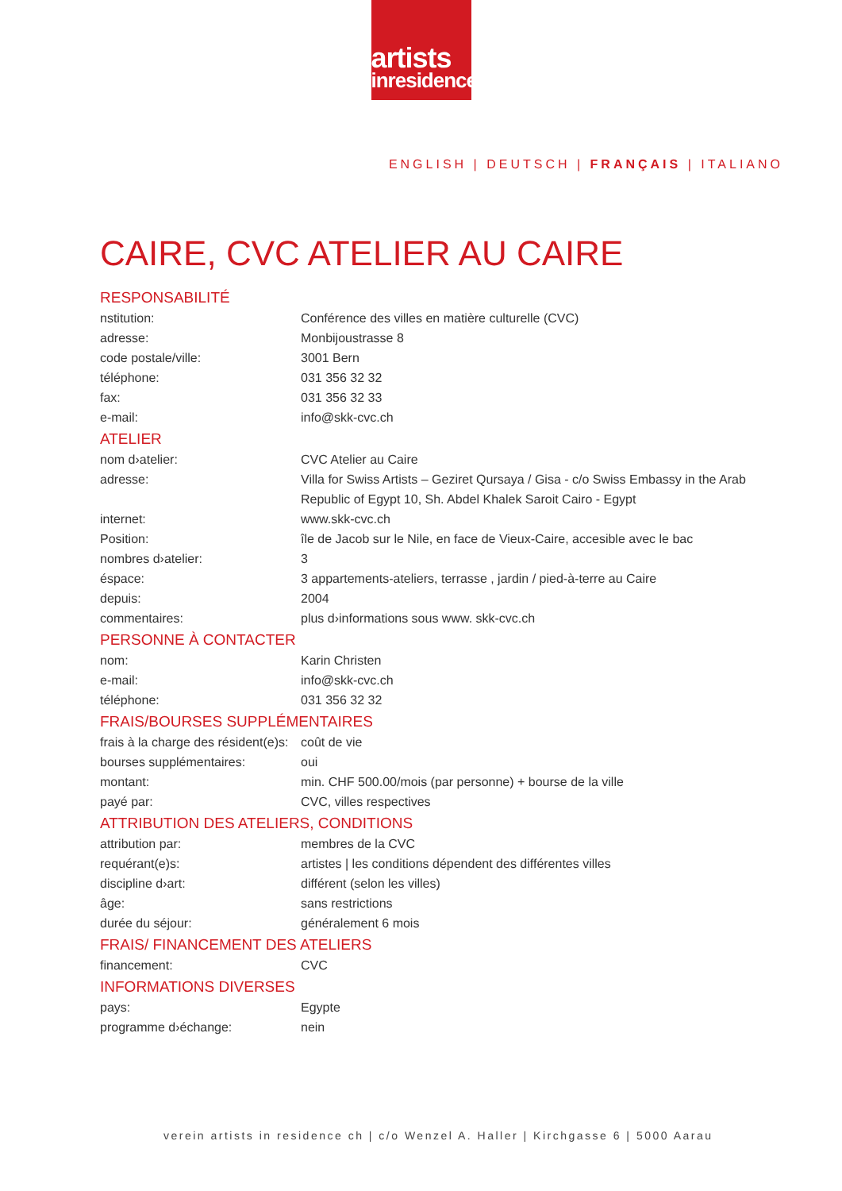artists
inresidence
ENGLISH | DEUTSCH | FRANÇAIS | ITALIANO
CAIRE, CVC ATELIER AU CAIRE
RESPONSABILITÉ
| nstitution: | Conférence des villes en matière culturelle (CVC) |
| adresse: | Monbijoustrasse 8 |
| code postale/ville: | 3001 Bern |
| téléphone: | 031 356 32 32 |
| fax: | 031 356 32 33 |
| e-mail: | info@skk-cvc.ch |
ATELIER
| nom d›atelier: | CVC Atelier au Caire |
| adresse: | Villa for Swiss Artists – Geziret Qursaya / Gisa - c/o Swiss Embassy in the Arab Republic of Egypt 10, Sh. Abdel Khalek Saroit Cairo - Egypt |
| internet: | www.skk-cvc.ch |
| Position: | île de Jacob sur le Nile, en face de Vieux-Caire, accesible avec le bac |
| nombres d›atelier: | 3 |
| éspace: | 3 appartements-ateliers, terrasse , jardin / pied-à-terre au Caire |
| depuis: | 2004 |
| commentaires: | plus d›informations sous www. skk-cvc.ch |
PERSONNE À CONTACTER
| nom: | Karin Christen |
| e-mail: | info@skk-cvc.ch |
| téléphone: | 031 356 32 32 |
FRAIS/BOURSES SUPPLÉMENTAIRES
| frais à la charge des résident(e)s: | coût de vie |
| bourses supplémentaires: | oui |
| montant: | min. CHF 500.00/mois (par personne) + bourse de la ville |
| payé par: | CVC, villes respectives |
ATTRIBUTION DES ATELIERS, CONDITIONS
| attribution par: | membres de la CVC |
| requérant(e)s: | artistes / les conditions dépendent des différentes villes |
| discipline d›art: | différent (selon les villes) |
| âge: | sans restrictions |
| durée du séjour: | généralement 6 mois |
FRAIS/ FINANCEMENT DES ATELIERS
| financement: | CVC |
INFORMATIONS DIVERSES
| pays: | Egypte |
| programme d›échange: | nein |
verein artists in residence ch | c/o Wenzel A. Haller | Kirchgasse 6 | 5000 Aarau